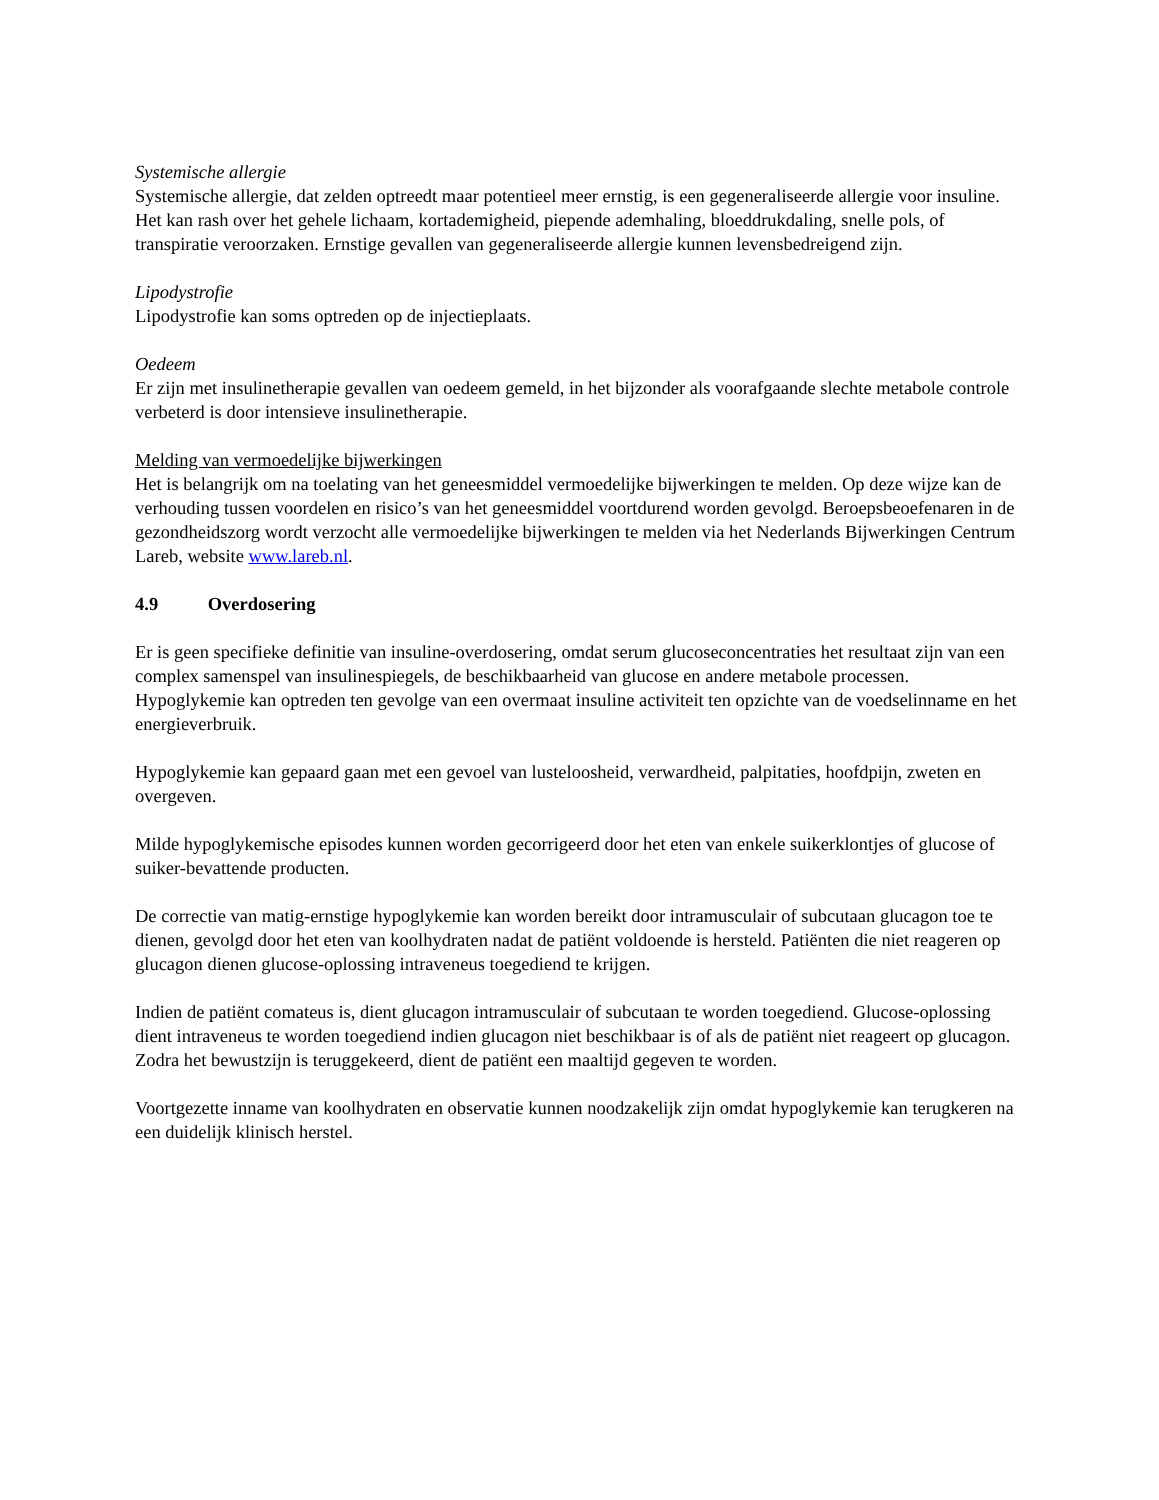Systemische allergie
Systemische allergie, dat zelden optreedt maar potentieel meer ernstig, is een gegeneraliseerde allergie voor insuline. Het kan rash over het gehele lichaam, kortademigheid, piepende ademhaling, bloeddrukdaling, snelle pols, of transpiratie veroorzaken. Ernstige gevallen van gegeneraliseerde allergie kunnen levensbedreigend zijn.
Lipodystrofie
Lipodystrofie kan soms optreden op de injectieplaats.
Oedeem
Er zijn met insulinetherapie gevallen van oedeem gemeld, in het bijzonder als voorafgaande slechte metabole controle verbeterd is door intensieve insulinetherapie.
Melding van vermoedelijke bijwerkingen
Het is belangrijk om na toelating van het geneesmiddel vermoedelijke bijwerkingen te melden. Op deze wijze kan de verhouding tussen voordelen en risico’s van het geneesmiddel voortdurend worden gevolgd. Beroepsbeoefenaren in de gezondheidszorg wordt verzocht alle vermoedelijke bijwerkingen te melden via het Nederlands Bijwerkingen Centrum Lareb, website www.lareb.nl.
4.9 Overdosering
Er is geen specifieke definitie van insuline-overdosering, omdat serum glucoseconcentraties het resultaat zijn van een complex samenspel van insulinespiegels, de beschikbaarheid van glucose en andere metabole processen. Hypoglykemie kan optreden ten gevolge van een overmaat insuline activiteit ten opzichte van de voedselinname en het energieverbruik.
Hypoglykemie kan gepaard gaan met een gevoel van lusteloosheid, verwardheid, palpitaties, hoofdpijn, zweten en overgeven.
Milde hypoglykemische episodes kunnen worden gecorrigeerd door het eten van enkele suikerklontjes of glucose of suiker-bevattende producten.
De correctie van matig-ernstige hypoglykemie kan worden bereikt door intramusculair of subcutaan glucagon toe te dienen, gevolgd door het eten van koolhydraten nadat de patiënt voldoende is hersteld. Patiënten die niet reageren op glucagon dienen glucose-oplossing intraveneus toegediend te krijgen.
Indien de patiënt comateus is, dient glucagon intramusculair of subcutaan te worden toegediend. Glucose-oplossing dient intraveneus te worden toegediend indien glucagon niet beschikbaar is of als de patiënt niet reageert op glucagon. Zodra het bewustzijn is teruggekeerd, dient de patiënt een maaltijd gegeven te worden.
Voortgezette inname van koolhydraten en observatie kunnen noodzakelijk zijn omdat hypoglykemie kan terugkeren na een duidelijk klinisch herstel.